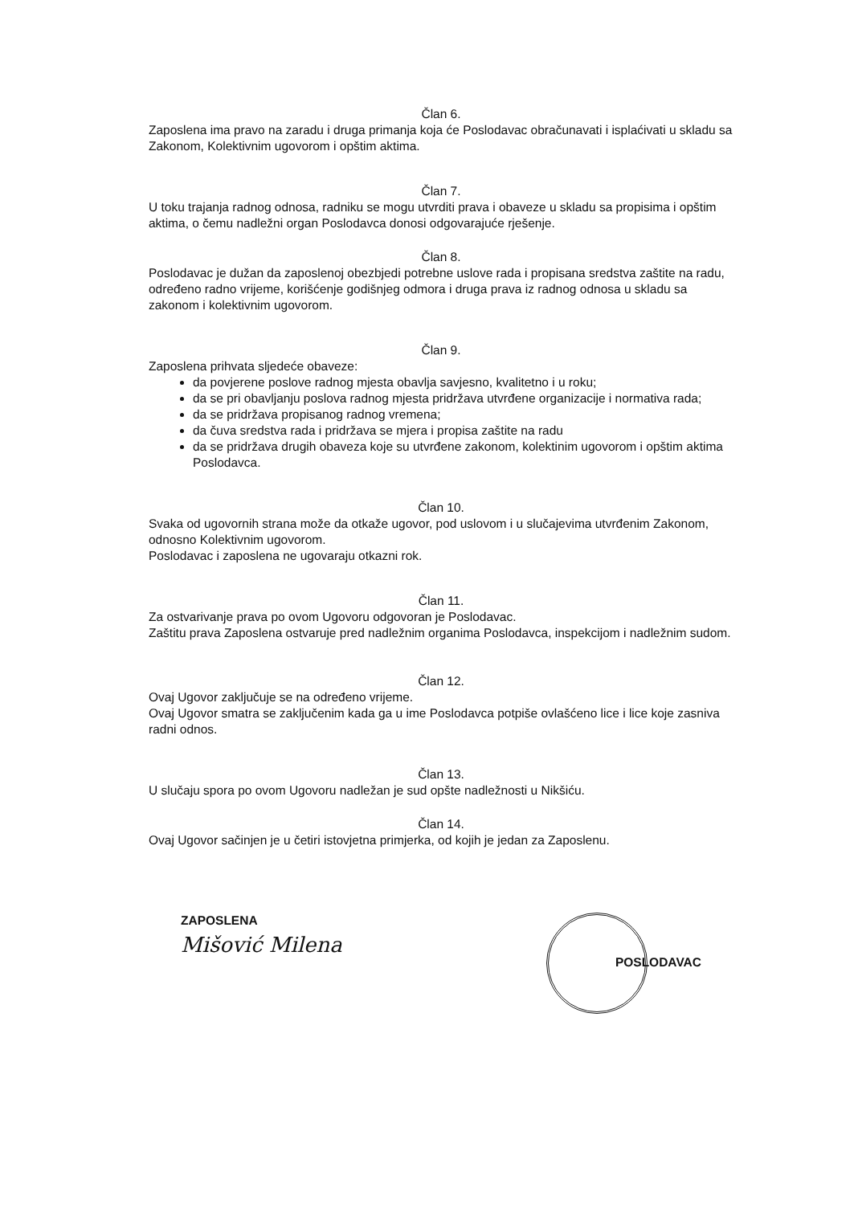Član 6.
Zaposlena ima pravo na zaradu i druga primanja koja će Poslodavac obračunavati i isplaćivati u skladu sa Zakonom, Kolektivnim ugovorom i opštim aktima.
Član 7.
U toku trajanja radnog odnosa, radniku se mogu utvrditi prava i obaveze u skladu sa propisima i opštim aktima, o čemu nadležni organ Poslodavca donosi odgovarajuće rješenje.
Član 8.
Poslodavac je dužan da zaposlenoj obezbjedi potrebne uslove rada i propisana sredstva zaštite na radu, određeno radno vrijeme, korišćenje godišnjeg odmora i druga prava iz radnog odnosa u skladu sa zakonom i kolektivnim ugovorom.
Član 9.
Zaposlena prihvata sljedeće obaveze:
da povjerene poslove radnog mjesta obavlja savjesno, kvalitetno i u roku;
da se pri obavljanju poslova radnog mjesta pridržava utvrđene organizacije i normativa rada;
da se pridržava propisanog radnog vremena;
da čuva sredstva rada i pridržava se mjera i propisa zaštite na radu
da se pridržava drugih obaveza koje su utvrđene zakonom, kolektinim ugovorom i opštim aktima Poslodavca.
Član 10.
Svaka od ugovornih strana može da otkaže ugovor, pod uslovom i u slučajevima utvrđenim Zakonom, odnosno Kolektivnim ugovorom.
Poslodavac i zaposlena ne ugovaraju otkazni rok.
Član 11.
Za ostvarivanje prava po ovom Ugovoru odgovoran je Poslodavac.
Zaštitu prava Zaposlena ostvaruje pred nadležnim organima Poslodavca, inspekcijom i nadležnim sudom.
Član 12.
Ovaj Ugovor zaključuje se na određeno vrijeme.
Ovaj Ugovor smatra se zaključenim kada ga u ime Poslodavca potpiše ovlašćeno lice i lice koje zasniva radni odnos.
Član 13.
U slučaju spora po ovom Ugovoru nadležan je sud opšte nadležnosti u Nikšiću.
Član 14.
Ovaj Ugovor sačinjen je u četiri istovjetna primjerka, od kojih je jedan za Zaposlenu.
ZAPOSLENA
Mišović Milena
POSLODAVAC